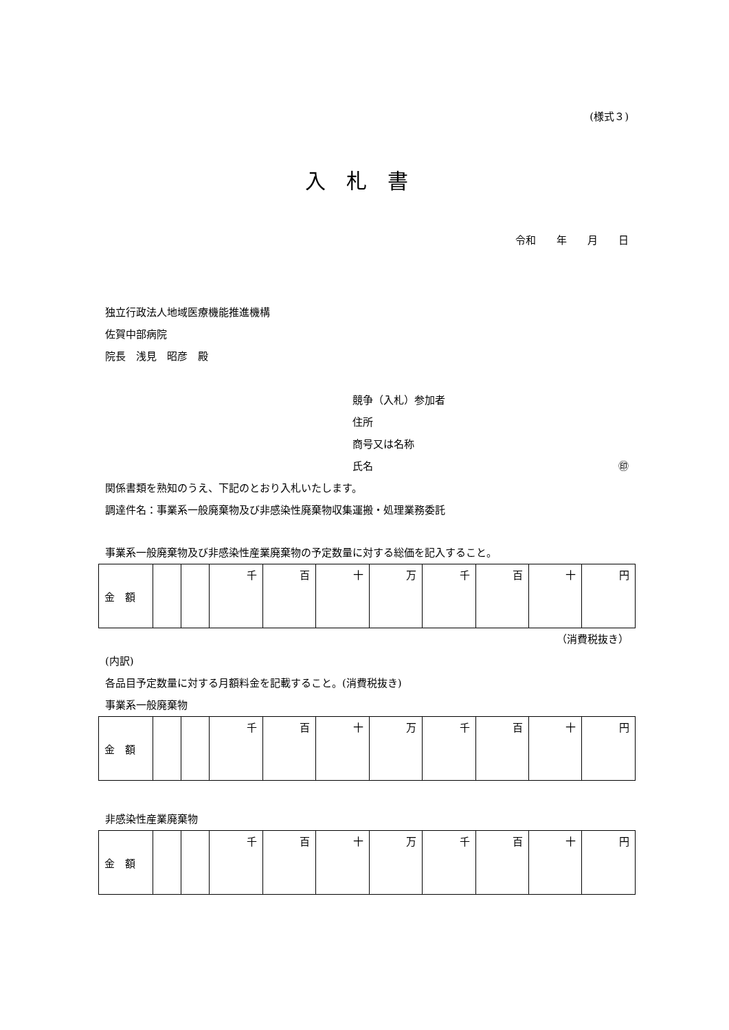(様式３)
入札書
令和　　年　　月　　日
独立行政法人地域医療機能推進機構
佐賀中部病院
院長　浅見　昭彦　殿
競争（入札）参加者
住所
商号又は名称
氏名 ㊞
関係書類を熟知のうえ、下記のとおり入札いたします。
調達件名：事業系一般廃棄物及び非感染性廃棄物収集運搬・処理業務委託
事業系一般廃棄物及び非感染性産業廃棄物の予定数量に対する総価を記入すること。
| 金 額 | | | 千 | 百 | 十 | 万 | 千 | 百 | 十 | 円 |
（消費税抜き）
(内訳)
各品目予定数量に対する月額料金を記載すること。(消費税抜き)
事業系一般廃棄物
| 金 額 | | | 千 | 百 | 十 | 万 | 千 | 百 | 十 | 円 |
非感染性産業廃棄物
| 金 額 | | | 千 | 百 | 十 | 万 | 千 | 百 | 十 | 円 |